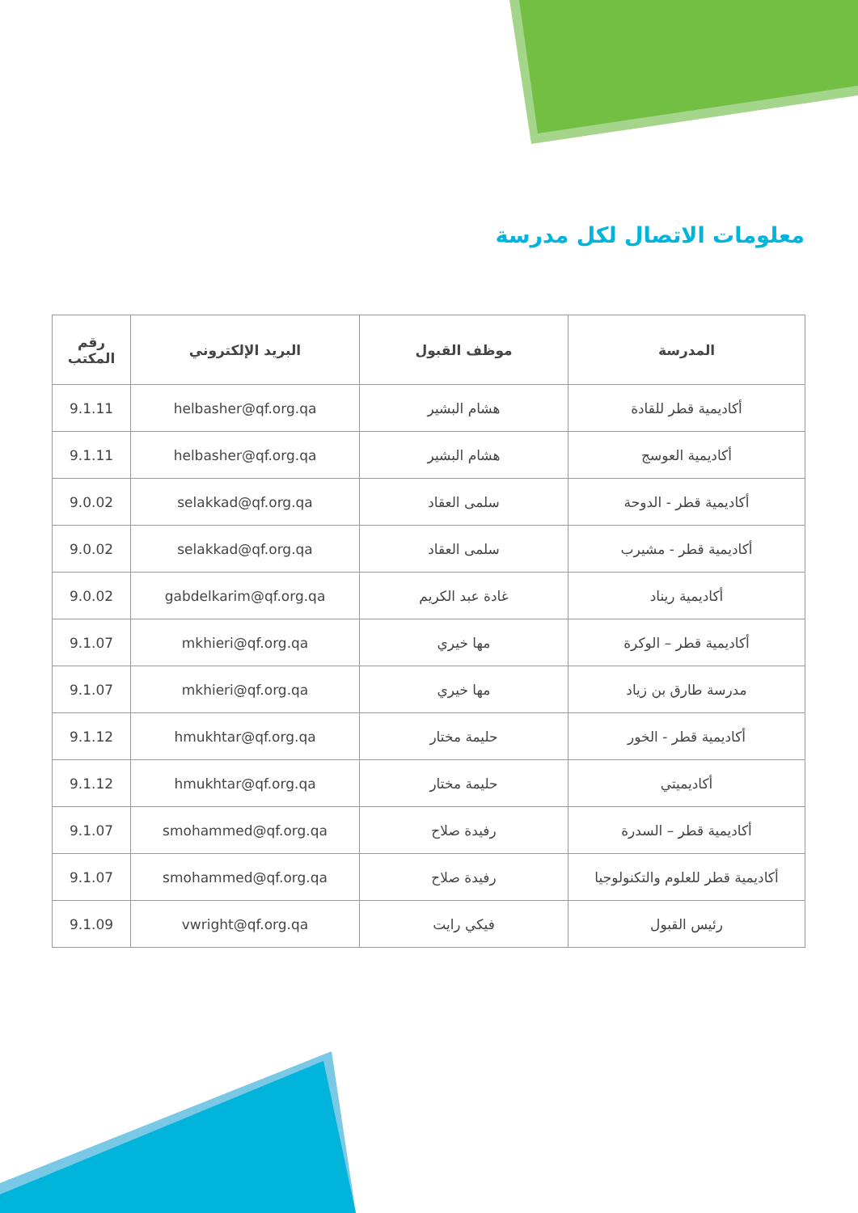معلومات الاتصال لكل مدرسة
| المدرسة | موظف القبول | البريد الإلكتروني | رقم المكتب |
| --- | --- | --- | --- |
| أكاديمية قطر للقادة | هشام البشير | helbasher@qf.org.qa | 9.1.11 |
| أكاديمية العوسج | هشام البشير | helbasher@qf.org.qa | 9.1.11 |
| أكاديمية قطر - الدوحة | سلمى العقاد | selakkad@qf.org.qa | 9.0.02 |
| أكاديمية قطر - مشيرب | سلمى العقاد | selakkad@qf.org.qa | 9.0.02 |
| أكاديمية ريناد | غادة عبد الكريم | gabdelkarim@qf.org.qa | 9.0.02 |
| أكاديمية قطر – الوكرة | مها خيري | mkhieri@qf.org.qa | 9.1.07 |
| مدرسة طارق بن زياد | مها خيري | mkhieri@qf.org.qa | 9.1.07 |
| أكاديمية قطر - الخور | حليمة مختار | hmukhtar@qf.org.qa | 9.1.12 |
| أكاديميتي | حليمة مختار | hmukhtar@qf.org.qa | 9.1.12 |
| أكاديمية قطر – السدرة | رفيدة صلاح | smohammed@qf.org.qa | 9.1.07 |
| أكاديمية قطر للعلوم والتكنولوجيا | رفيدة صلاح | smohammed@qf.org.qa | 9.1.07 |
| رئيس القبول | فيكي رايت | vwright@qf.org.qa | 9.1.09 |